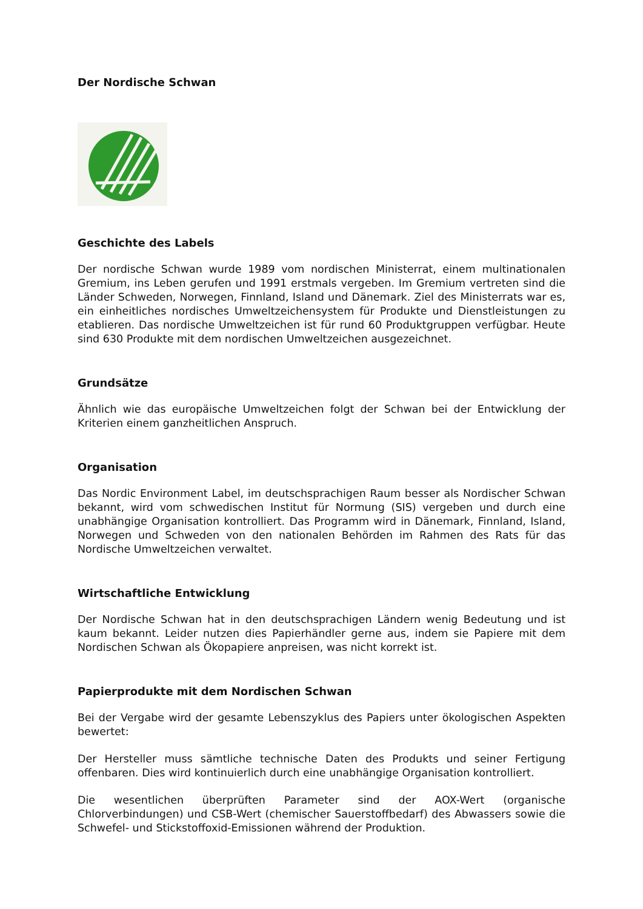Der Nordische Schwan
Geschichte des Labels
Der nordische Schwan wurde 1989 vom nordischen Ministerrat, einem multinationalen Gremium, ins Leben gerufen und 1991 erstmals vergeben. Im Gremium vertreten sind die Länder Schweden, Norwegen, Finnland, Island und Dänemark. Ziel des Ministerrats war es, ein einheitliches nordisches Umweltzeichensystem für Produkte und Dienstleistungen zu etablieren. Das nordische Umweltzeichen ist für rund 60 Produktgruppen verfügbar. Heute sind 630 Produkte mit dem nordischen Umweltzeichen ausgezeichnet.
Grundsätze
Ähnlich wie das europäische Umweltzeichen folgt der Schwan bei der Entwicklung der Kriterien einem ganzheitlichen Anspruch.
Organisation
Das Nordic Environment Label, im deutschsprachigen Raum besser als Nordischer Schwan bekannt, wird vom schwedischen Institut für Normung (SIS) vergeben und durch eine unabhängige Organisation kontrolliert. Das Programm wird in Dänemark, Finnland, Island, Norwegen und Schweden von den nationalen Behörden im Rahmen des Rats für das Nordische Umweltzeichen verwaltet.
Wirtschaftliche Entwicklung
Der Nordische Schwan hat in den deutschsprachigen Ländern wenig Bedeutung und ist kaum bekannt. Leider nutzen dies Papierhändler gerne aus, indem sie Papiere mit dem Nordischen Schwan als Ökopapiere anpreisen, was nicht korrekt ist.
Papierprodukte mit dem Nordischen Schwan
Bei der Vergabe wird der gesamte Lebenszyklus des Papiers unter ökologischen Aspekten bewertet:
Der Hersteller muss sämtliche technische Daten des Produkts und seiner Fertigung offenbaren. Dies wird kontinuierlich durch eine unabhängige Organisation kontrolliert.
Die wesentlichen überprüften Parameter sind der AOX-Wert (organische Chlorverbindungen) und CSB-Wert (chemischer Sauerstoffbedarf) des Abwassers sowie die Schwefel- und Stickstoffoxid-Emissionen während der Produktion.